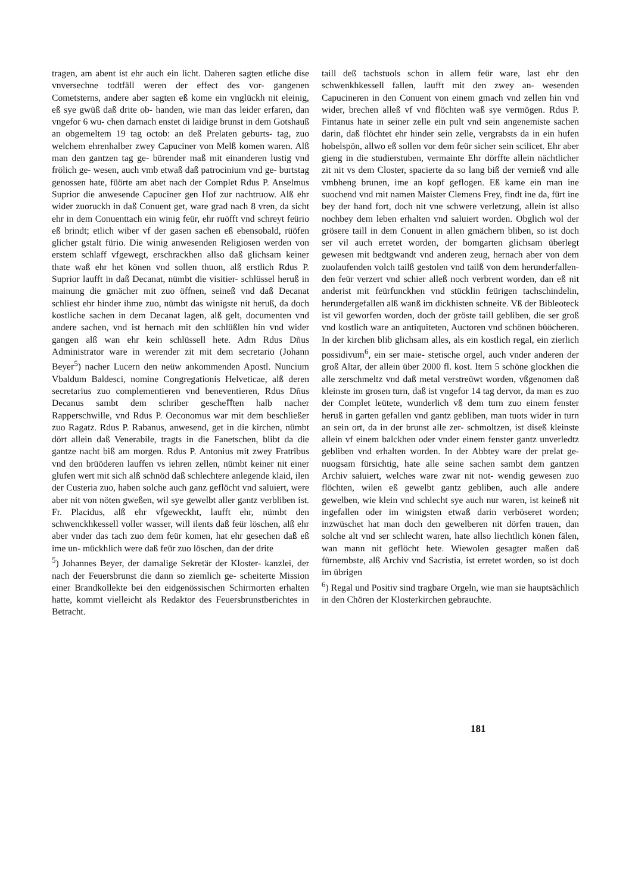tragen, am abent ist ehr auch ein licht. Daheren sagten etliche dise vnversechne todtfäll weren der effect des vor- gangenen Cometsterns, andere aber sagten eß kome ein vnglückh nit eleinig, eß sye gwüß daß drite ob- handen, wie man das leider erfaren, dan vngefor 6 wu- chen darnach enstet di laidige brunst in dem Gotshauß an obgemeltem 19 tag octob: an deß Prelaten geburts- tag, zuo welchem ehrenhalber zwey Capuciner von Melß komen waren. Alß man den gantzen tag ge- bürender maß mit einanderen lustig vnd frölich ge- wesen, auch vmb etwaß daß patrocinium vnd ge- burtstag genossen hate, füörte am abet nach der Complet Rdus P. Anselmus Suprior die anwesende Capuciner gen Hof zur nachtruow. Alß ehr wider zuoruckh in daß Conuent get, ware grad nach 8 vren, da sicht ehr in dem Conuenttach ein winig feür, ehr ruöfft vnd schreyt feürio eß brindt; etlich wiber vf der gasen sachen eß ebensobald, rüöfen glicher gstalt fürio. Die winig anwesenden Religiosen werden von erstem schlaff vfgewegt, erschrackhen allso daß glichsam keiner thate waß ehr het könen vnd sollen thuon, alß erstlich Rdus P. Suprior laufft in daß Decanat, nümbt die visitier- schlüssel heruß in mainung die gmächer mit zuo öffnen, seineß vnd daß Decanat schliest ehr hinder ihme zuo, nümbt das winigste nit heruß, da doch kostliche sachen in dem Decanat lagen, alß gelt, documenten vnd andere sachen, vnd ist hernach mit den schlüßlen hin vnd wider gangen alß wan ehr kein schlüssell hete. Adm Rdus Dñus Administrator ware in werender zit mit dem secretario (Johann Beyer<sup>5</sup>) nacher Lucern den neüw ankommenden Apostl. Nuncium Vbaldum Baldesci, nomine Congregationis Helveticae, alß deren secretarius zuo complementieren vnd beneventieren, Rdus Dñus Decanus sambt dem schriber gescheﬀten halb nacher Rapperschwille, vnd Rdus P. Oeconomus war mit dem beschließer zuo Ragatz. Rdus P. Rabanus, anwesend, get in die kirchen, nümbt dört allein daß Venerabile, tragts in die Fanetschen, blibt da die gantze nacht biß am morgen. Rdus P. Antonius mit zwey Fratribus vnd den brüöderen lauffen vs iehren zellen, nümbt keiner nit einer glufen wert mit sich alß schnöd daß schlechtere anlegende klaid, ilen der Custeria zuo, haben solche auch ganz geflöcht vnd saluiert, were aber nit von nöten gweßen, wil sye gewelbt aller gantz verbliben ist. Fr. Placidus, alß ehr vfgeweckht, laufft ehr, nümbt den schwenckhkessell voller wasser, will ilents daß feür löschen, alß ehr aber vnder das tach zuo dem feür komen, hat ehr gesechen daß eß ime un- mückhlich were daß feür zuo löschen, dan der drite
<sup>5</sup>) Johannes Beyer, der damalige Sekretär der Kloster- kanzlei, der nach der Feuersbrunst die dann so ziemlich ge- scheiterte Mission einer Brandkollekte bei den eidgenössischen Schirmorten erhalten hatte, kommt vielleicht als Redaktor des Feuersbrunstberichtes in Betracht.
taill deß tachstuols schon in allem feür ware, last ehr den schwenkhkessell fallen, laufft mit den zwey an- wesenden Capucineren in den Conuent von einem gmach vnd zellen hin vnd wider, brechen alleß vf vnd flöchten waß sye vermögen. Rdus P. Fintanus hate in seiner zelle ein pult vnd sein angenemiste sachen darin, daß flöchtet ehr hinder sein zelle, vergrabsts da in ein hufen hobelspön, allwo eß sollen vor dem feür sicher sein scilicet. Ehr aber gieng in die studierstuben, vermainte Ehr dörffte allein nächtlicher zit nit vs dem Closter, spacierte da so lang biß der vernieß vnd alle vmbheng brunen, ime an kopf geflogen. Eß kame ein man ine suochend vnd mit namen Maister Clemens Frey, findt ine da, fürt ine bey der hand fort, doch nit vne schwere verletzung, allein ist allso nochbey dem leben erhalten vnd saluiert worden. Obglich wol der grösere taill in dem Conuent in allen gmächern bliben, so ist doch ser vil auch erretet worden, der bomgarten glichsam überlegt gewesen mit bedtgwandt vnd anderen zeug, hernach aber von dem zuolaufenden volch tailß gestolen vnd tailß von dem herunderfallen- den feür verzert vnd schier alleß noch verbrent worden, dan eß nit anderist mit feürfunckhen vnd stücklin feürigen tachschindelin, herundergefallen alß wanß im dickhisten schneite. Vß der Bibleoteck ist vil geworfen worden, doch der gröste taill gebliben, die ser groß vnd kostlich ware an antiquiteten, Auctoren vnd schönen büöcheren. In der kirchen blib glichsam alles, als ein kostlich regal, ein zierlich possidivum<sup>6</sup>, ein ser maie- stetische orgel, auch vnder anderen der groß Altar, der allein über 2000 fl. kost. Item 5 schöne glockhen die alle zerschmeltz vnd daß metal verstreüwt worden, vßgenomen daß kleinste im grosen turn, daß ist vngefor 14 tag dervor, da man es zuo der Complet leütete, wunderlich vß dem turn zuo einem fenster heruß in garten gefallen vnd gantz gebliben, man tuots wider in turn an sein ort, da in der brunst alle zer- schmoltzen, ist diseß kleinste allein vf einem balckhen oder vnder einem fenster gantz unverledtz gebliben vnd erhalten worden. In der Abbtey ware der prelat ge- nuogsam fürsichtig, hate alle seine sachen sambt dem gantzen Archiv saluiert, welches ware zwar nit not- wendig gewesen zuo flöchten, wilen eß gewelbt gantz gebliben, auch alle andere gewelben, wie klein vnd schlecht sye auch nur waren, ist keineß nit ingefallen oder im winigsten etwaß darin verböseret worden; inzwüschet hat man doch den gewelberen nit dörfen trauen, dan solche alt vnd ser schlecht waren, hate allso liechtlich könen fälen, wan mann nit geflöcht hete. Wiewolen gesagter maßen daß fürnembste, alß Archiv vnd Sacristia, ist erretet worden, so ist doch im übrigen
<sup>6</sup>) Regal und Positiv sind tragbare Orgeln, wie man sie hauptsächlich in den Chören der Klosterkirchen gebrauchte.
181